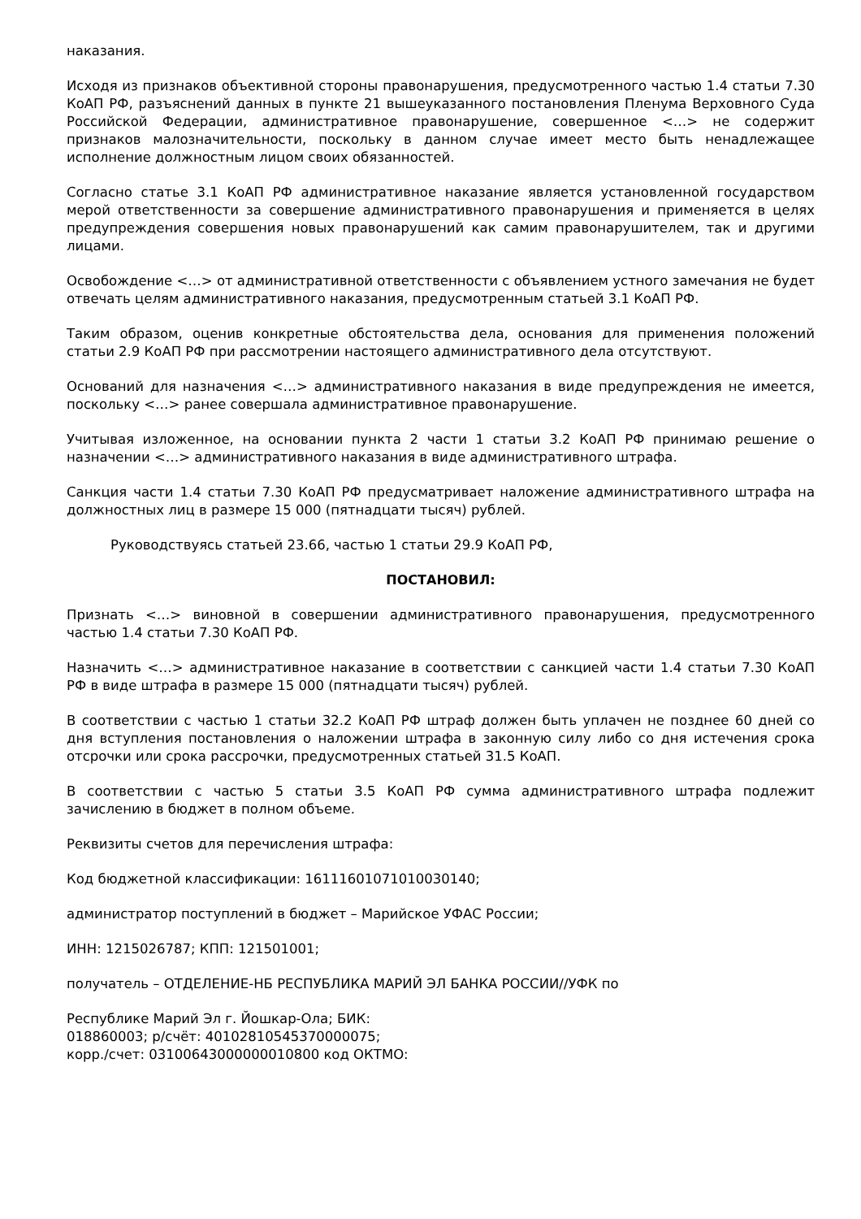наказания.
Исходя из признаков объективной стороны правонарушения, предусмотренного частью 1.4 статьи 7.30 КоАП РФ, разъяснений данных в пункте 21 вышеуказанного постановления Пленума Верховного Суда Российской Федерации, административное правонарушение, совершенное <…> не содержит признаков малозначительности, поскольку в данном случае имеет место быть ненадлежащее исполнение должностным лицом своих обязанностей.
Согласно статье 3.1 КоАП РФ административное наказание является установленной государством мерой ответственности за совершение административного правонарушения и применяется в целях предупреждения совершения новых правонарушений как самим правонарушителем, так и другими лицами.
Освобождение <…> от административной ответственности с объявлением устного замечания не будет отвечать целям административного наказания, предусмотренным статьей 3.1 КоАП РФ.
Таким образом, оценив конкретные обстоятельства дела, основания для применения положений статьи 2.9 КоАП РФ при рассмотрении настоящего административного дела отсутствуют.
Оснований для назначения <…> административного наказания в виде предупреждения не имеется, поскольку <…> ранее совершала административное правонарушение.
Учитывая изложенное, на основании пункта 2 части 1 статьи 3.2 КоАП РФ принимаю решение о назначении <…> административного наказания в виде административного штрафа.
Санкция части 1.4 статьи 7.30 КоАП РФ предусматривает наложение административного штрафа на должностных лиц в размере 15 000 (пятнадцати тысяч) рублей.
Руководствуясь статьей 23.66, частью 1 статьи 29.9 КоАП РФ,
ПОСТАНОВИЛ:
Признать <…> виновной в совершении административного правонарушения, предусмотренного частью 1.4 статьи 7.30 КоАП РФ.
Назначить <…> административное наказание в соответствии с санкцией части 1.4 статьи 7.30 КоАП РФ в виде штрафа в размере 15 000 (пятнадцати тысяч) рублей.
В соответствии с частью 1 статьи 32.2 КоАП РФ штраф должен быть уплачен не позднее 60 дней со дня вступления постановления о наложении штрафа в законную силу либо со дня истечения срока отсрочки или срока рассрочки, предусмотренных статьей 31.5 КоАП.
В соответствии с частью 5 статьи 3.5 КоАП РФ сумма административного штрафа подлежит зачислению в бюджет в полном объеме.
Реквизиты счетов для перечисления штрафа:
Код бюджетной классификации: 16111601071010030140;
администратор поступлений в бюджет – Марийское УФАС России;
ИНН: 1215026787; КПП: 121501001;
получатель – ОТДЕЛЕНИЕ-НБ РЕСПУБЛИКА МАРИЙ ЭЛ БАНКА РОССИИ//УФК по
Республике Марий Эл г. Йошкар-Ола; БИК:
018860003; р/счёт: 40102810545370000075;
корр./счет: 03100643000000010800 код ОКТМО: